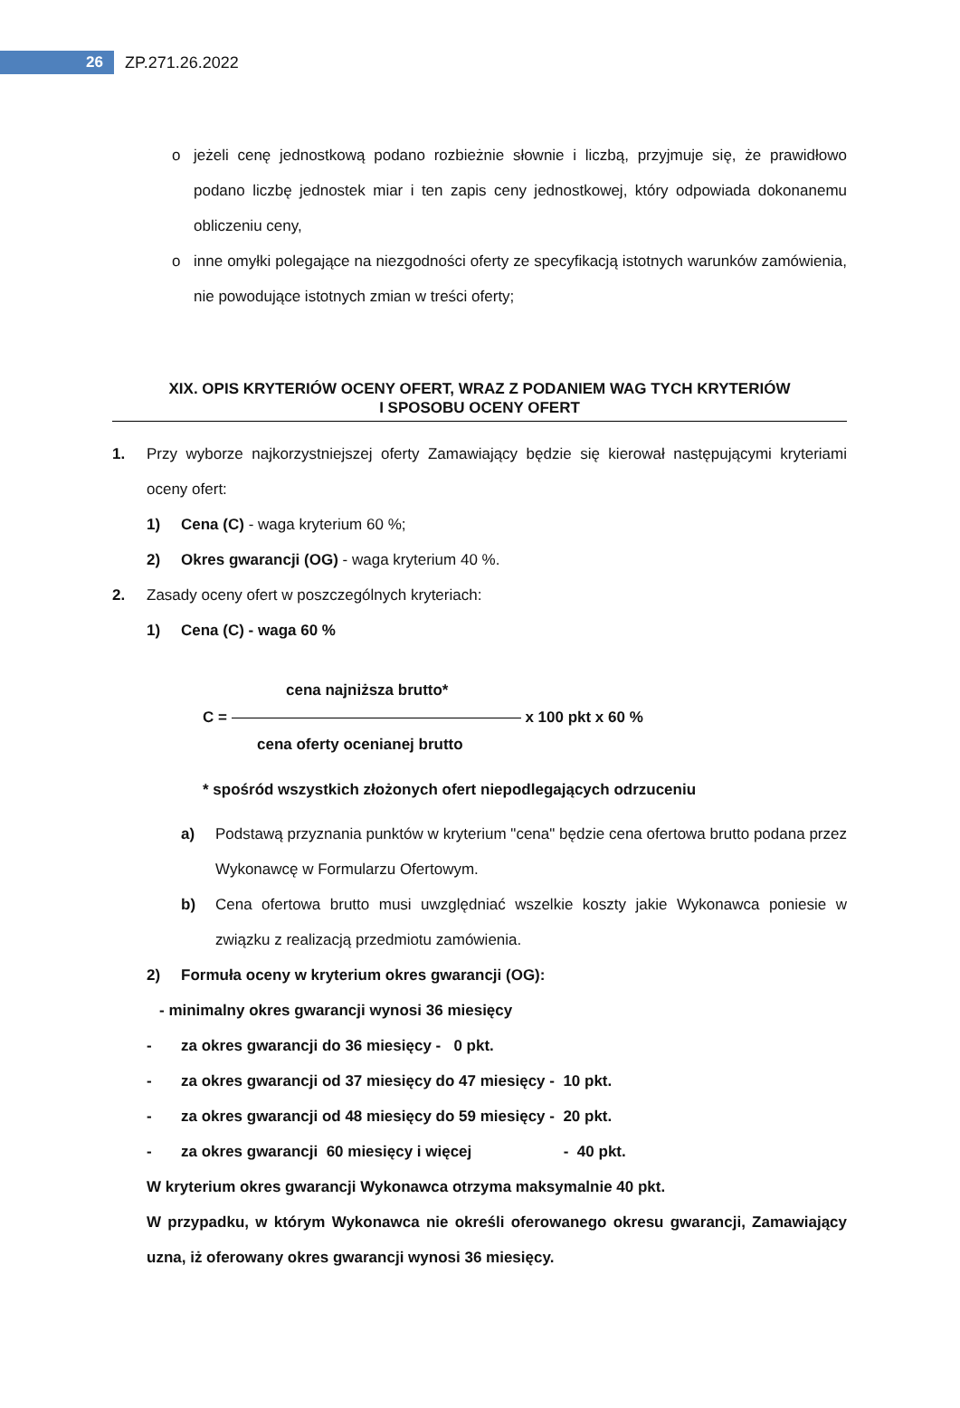26
ZP.271.26.2022
o jeżeli cenę jednostkową podano rozbieżnie słownie i liczbą, przyjmuje się, że prawidłowo podano liczbę jednostek miar i ten zapis ceny jednostkowej, który odpowiada dokonanemu obliczeniu ceny,
o inne omyłki polegające na niezgodności oferty ze specyfikacją istotnych warunków zamówienia, nie powodujące istotnych zmian w treści oferty;
XIX. OPIS KRYTERIÓW OCENY OFERT, WRAZ Z PODANIEM WAG TYCH KRYTERIÓW
I SPOSOBU OCENY OFERT
1. Przy wyborze najkorzystniejszej oferty Zamawiający będzie się kierował następującymi kryteriami oceny ofert:
1) Cena (C) - waga kryterium 60 %;
2) Okres gwarancji (OG) - waga kryterium 40 %.
2. Zasady oceny ofert w poszczególnych kryteriach:
1) Cena (C) - waga 60 %
cena najniższa brutto*
C = x 100 pkt x 60 %
cena oferty ocenianej brutto
* spośród wszystkich złożonych ofert niepodlegających odrzuceniu
a) Podstawą przyznania punktów w kryterium "cena" będzie cena ofertowa brutto podana przez Wykonawcę w Formularzu Ofertowym.
b) Cena ofertowa brutto musi uwzględniać wszelkie koszty jakie Wykonawca poniesie w związku z realizacją przedmiotu zamówienia.
2) Formuła oceny w kryterium okres gwarancji (OG):
- minimalny okres gwarancji wynosi 36 miesięcy
- za okres gwarancji do 36 miesięcy - 0 pkt.
- za okres gwarancji od 37 miesięcy do 47 miesięcy - 10 pkt.
- za okres gwarancji od 48 miesięcy do 59 miesięcy - 20 pkt.
- za okres gwarancji 60 miesięcy i więcej - 40 pkt.
W kryterium okres gwarancji Wykonawca otrzyma maksymalnie 40 pkt.
W przypadku, w którym Wykonawca nie określi oferowanego okresu gwarancji, Zamawiający uzna, iż oferowany okres gwarancji wynosi 36 miesięcy.